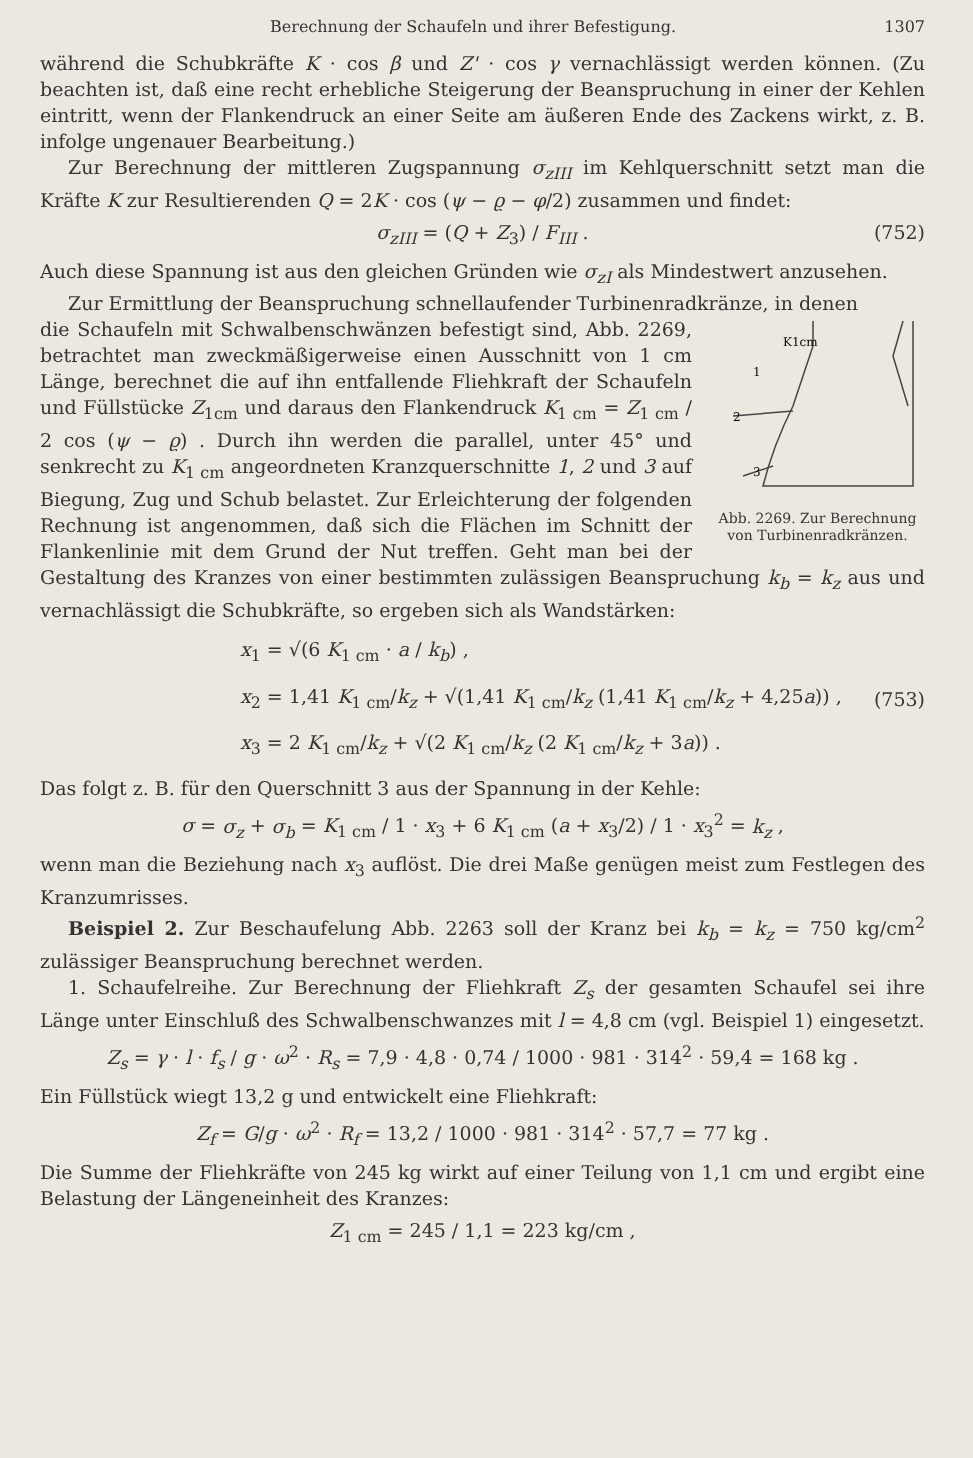Berechnung der Schaufeln und ihrer Befestigung. 1307
während die Schubkräfte K · cos β und Z' · cos γ vernachlässigt werden können. (Zu beachten ist, daß eine recht erhebliche Steigerung der Beanspruchung in einer der Kehlen eintritt, wenn der Flankendruck an einer Seite am äußeren Ende des Zackens wirkt, z. B. infolge ungenauer Bearbeitung.)
Zur Berechnung der mittleren Zugspannung σ<sub>zIII</sub> im Kehlquerschnitt setzt man die Kräfte K zur Resultierenden Q = 2K · cos (ψ − ϱ − φ/2) zusammen und findet:
σ<sub>zIII</sub> = (Q + Z<sub>3</sub>) / F<sub>III</sub> . (752)
Auch diese Spannung ist aus den gleichen Gründen wie σ<sub>zI</sub> als Mindestwert anzusehen.
Zur Ermittlung der Beanspruchung schnellaufender Turbinenradkränze, in denen
K1cm
1
2
3
Abb. 2269. Zur Berechnung von Turbinenradkränzen.
die Schaufeln mit Schwalbenschwänzen befestigt sind, Abb. 2269, betrachtet man zweckmäßigerweise einen Ausschnitt von 1 cm Länge, berechnet die auf ihn entfallende Fliehkraft der Schaufeln und Füllstücke Z<sub>1cm</sub> und daraus den Flankendruck K<sub>1 cm</sub> = Z<sub>1 cm</sub> / 2 cos (ψ − ϱ) . Durch ihn werden die parallel, unter 45° und senkrecht zu K<sub>1 cm</sub> angeordneten Kranzquerschnitte 1, 2 und 3 auf Biegung, Zug und Schub belastet. Zur Erleichterung der folgenden Rechnung ist angenommen, daß sich die Flächen im Schnitt der Flankenlinie mit dem Grund der Nut treffen. Geht man bei der Gestaltung des Kranzes von einer bestimmten zulässigen Beanspruchung k<sub>b</sub> = k<sub>z</sub> aus und vernachlässigt die Schubkräfte, so ergeben sich als Wandstärken:
x<sub>1</sub> = √(6 K<sub>1 cm</sub> · a / k<sub>b</sub>) ,
x<sub>2</sub> = 1,41 K<sub>1 cm</sub>/k<sub>z</sub> + √(1,41 K<sub>1 cm</sub>/k<sub>z</sub> (1,41 K<sub>1 cm</sub>/k<sub>z</sub> + 4,25a)) ,
x<sub>3</sub> = 2 K<sub>1 cm</sub>/k<sub>z</sub> + √(2 K<sub>1 cm</sub>/k<sub>z</sub> (2 K<sub>1 cm</sub>/k<sub>z</sub> + 3a)) .
(753)
Das folgt z. B. für den Querschnitt 3 aus der Spannung in der Kehle:
σ = σ<sub>z</sub> + σ<sub>b</sub> = K<sub>1 cm</sub> / 1 · x<sub>3</sub> + 6 K<sub>1 cm</sub> (a + x<sub>3</sub>/2) / 1 · x<sub>3</sub><sup>2</sup> = k<sub>z</sub> ,
wenn man die Beziehung nach x<sub>3</sub> auflöst. Die drei Maße genügen meist zum Festlegen des Kranzumrisses.
Beispiel 2. Zur Beschaufelung Abb. 2263 soll der Kranz bei k<sub>b</sub> = k<sub>z</sub> = 750 kg/cm<sup>2</sup> zulässiger Beanspruchung berechnet werden.
1. Schaufelreihe. Zur Berechnung der Fliehkraft Z<sub>s</sub> der gesamten Schaufel sei ihre Länge unter Einschluß des Schwalbenschwanzes mit l = 4,8 cm (vgl. Beispiel 1) eingesetzt.
Z<sub>s</sub> = γ · l · f<sub>s</sub> / g · ω<sup>2</sup> · R<sub>s</sub> = 7,9 · 4,8 · 0,74 / 1000 · 981 · 314<sup>2</sup> · 59,4 = 168 kg .
Ein Füllstück wiegt 13,2 g und entwickelt eine Fliehkraft:
Z<sub>f</sub> = G/g · ω<sup>2</sup> · R<sub>f</sub> = 13,2 / 1000 · 981 · 314<sup>2</sup> · 57,7 = 77 kg .
Die Summe der Fliehkräfte von 245 kg wirkt auf einer Teilung von 1,1 cm und ergibt eine Belastung der Längeneinheit des Kranzes:
Z<sub>1 cm</sub> = 245 / 1,1 = 223 kg/cm ,